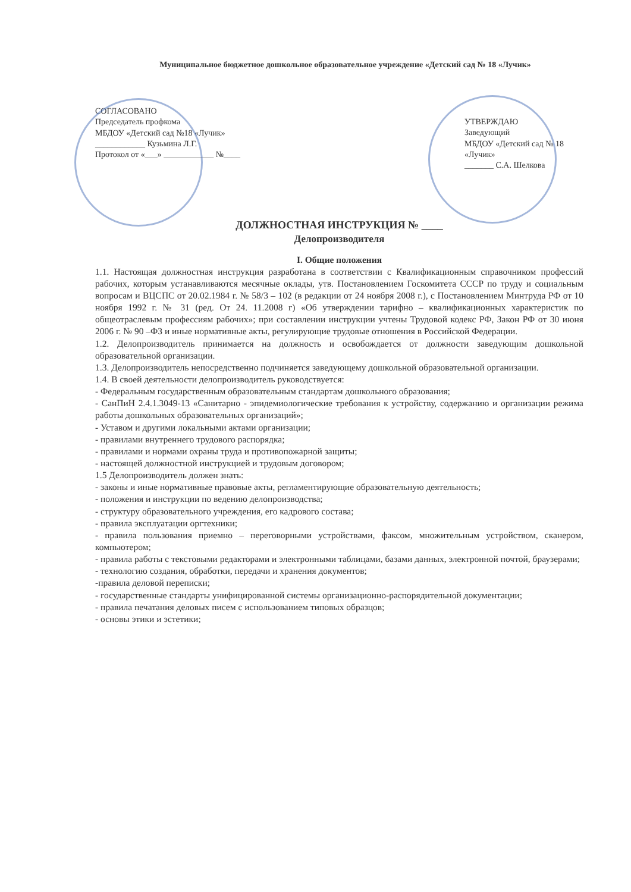Муниципальное бюджетное дошкольное образовательное учреждение «Детский сад № 18 «Лучик»
СОГЛАСОВАНО
Председатель профкома
МБДОУ «Детский сад №18 «Лучик»
____________ Кузьмина Л.Г.
Протокол от «___» ____________ №____
УТВЕРЖДАЮ
Заведующий
МБДОУ «Детский сад № 18 «Лучик»
_______ С.А. Шелкова
ДОЛЖНОСТНАЯ ИНСТРУКЦИЯ № ____
Делопроизводителя
I. Общие положения
1.1. Настоящая должностная инструкция разработана в соответствии с Квалификационным справочником профессий рабочих, которым устанавливаются месячные оклады, утв. Постановлением Госкомитета СССР по труду и социальным вопросам и ВЦСПС от 20.02.1984 г. № 58/3 – 102 (в редакции от 24 ноября 2008 г.), с Постановлением Минтруда РФ от 10 ноября 1992 г. № 31 (ред. От 24. 11.2008 г) «Об утверждении тарифно – квалификационных характеристик по общеотраслевым профессиям рабочих»; при составлении инструкции учтены Трудовой кодекс РФ, Закон РФ от 30 июня 2006 г. № 90 –ФЗ и иные нормативные акты, регулирующие трудовые отношения в Российской Федерации.
1.2. Делопроизводитель принимается на должность и освобождается от должности заведующим дошкольной образовательной организации.
1.3. Делопроизводитель непосредственно подчиняется заведующему дошкольной образовательной организации.
1.4. В своей деятельности делопроизводитель руководствуется:
- Федеральным государственным образовательным стандартам дошкольного образования;
- СанПиН 2.4.1.3049-13 «Санитарно - эпидемиологические требования к устройству, содержанию и организации режима работы дошкольных образовательных организаций»;
- Уставом и другими локальными актами организации;
- правилами внутреннего трудового распорядка;
- правилами и нормами охраны труда и противопожарной защиты;
- настоящей должностной инструкцией и трудовым договором;
1.5 Делопроизводитель должен знать:
- законы и иные нормативные правовые акты, регламентирующие образовательную деятельность;
- положения и инструкции по ведению делопроизводства;
- структуру образовательного учреждения, его кадрового состава;
- правила эксплуатации оргтехники;
- правила пользования приемно – переговорными устройствами, факсом, множительным устройством, сканером, компьютером;
- правила работы с текстовыми редакторами и электронными таблицами, базами данных, электронной почтой, браузерами;
- технологию создания, обработки, передачи и хранения документов;
-правила деловой переписки;
- государственные стандарты унифицированной системы организационно-распорядительной документации;
- правила печатания деловых писем с использованием типовых образцов;
- основы этики и эстетики;